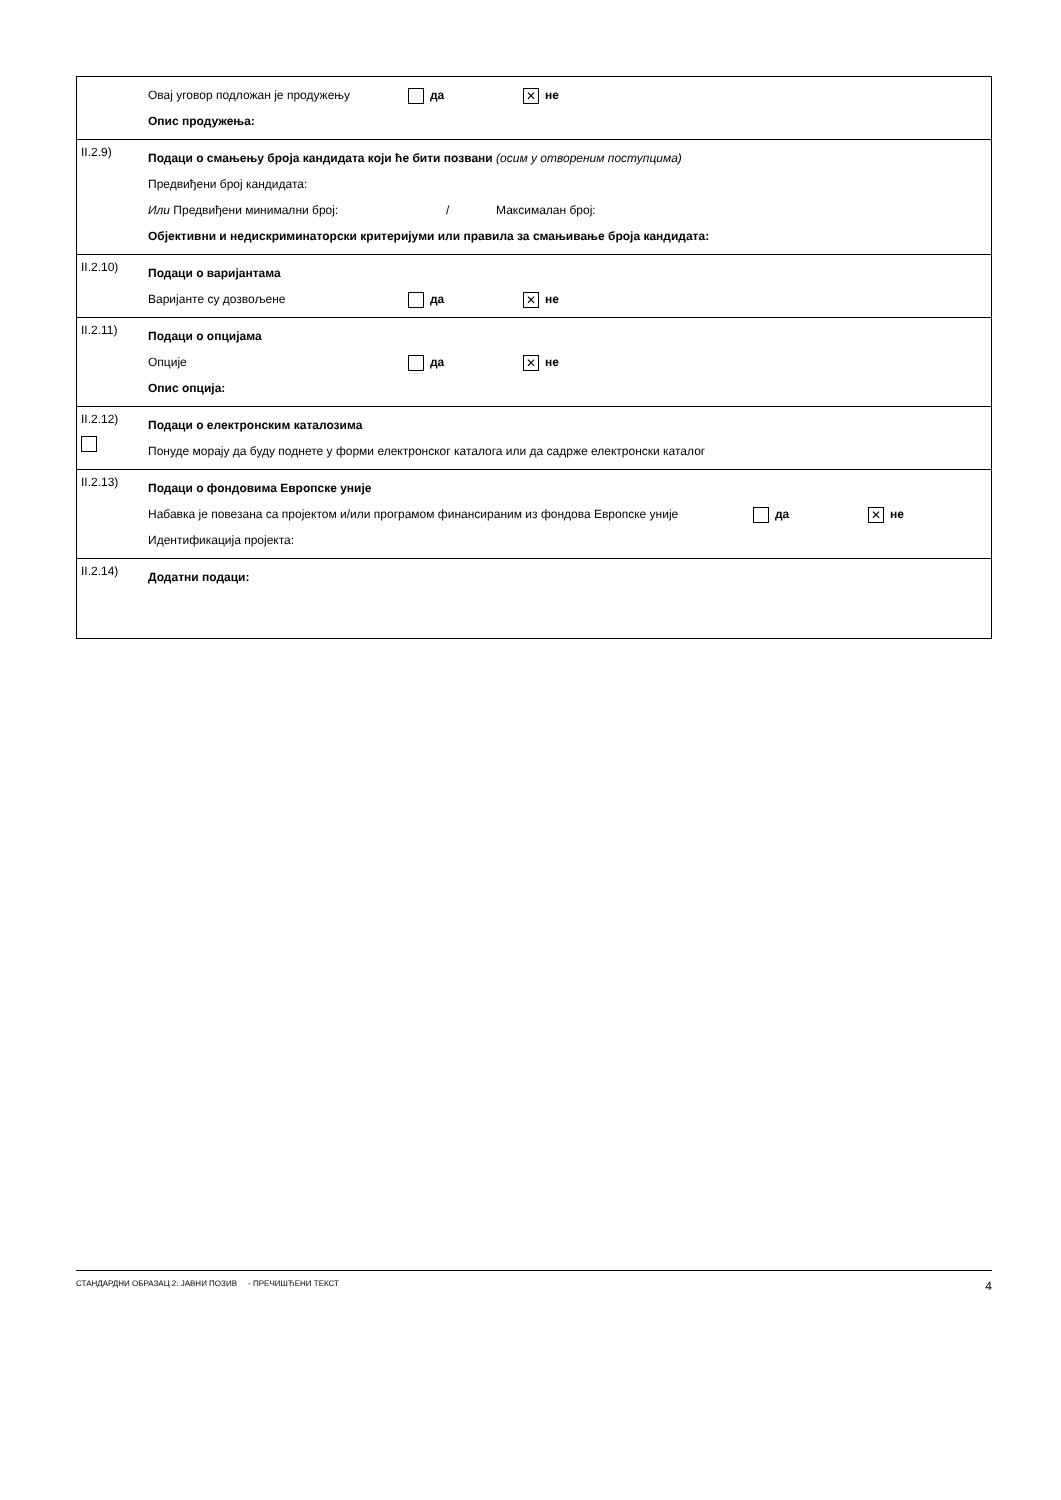| | Овај уговор подложан је продужењу да ✕ не Опис продужења: |
| II.2.9) | Подаци о смањењу броја кандидата који ће бити позвани (осим у отвореним поступцима) Предвиђени број кандидата: Или Предвиђени минимални број: / Максималан број: Објективни и недискриминаторски критеријуми или правила за смањивање броја кандидата: |
| II.2.10) | Подаци о варијантама Варијанте су дозвољене да ✕ не |
| II.2.11) | Подаци о опцијама Опције да ✕ не Опис опција: |
| II.2.12) | Подаци о електронским каталозима Понуде морају да буду поднете у форми електронског каталога или да садрже електронски каталог |
| II.2.13) | Подаци о фондовима Европске уније Набавка је повезана са пројектом и/или програмом финансираним из фондова Европске уније да ✕ не Идентификација пројекта: |
| II.2.14) | Додатни подаци: |
СТАНДАРДНИ ОБРАЗАЦ 2: ЈАВНИ ПОЗИВ - ПРЕЧИШЋЕНИ ТЕКСТ 4